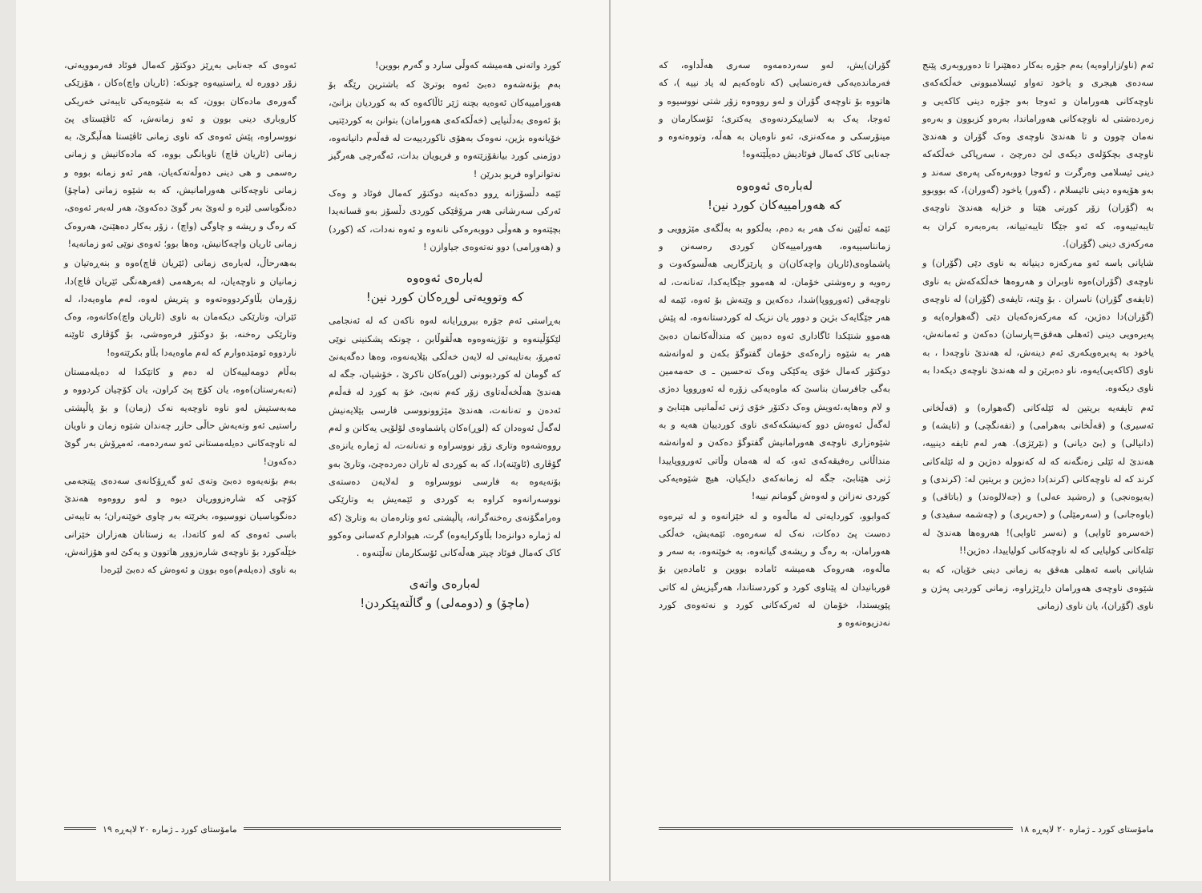ئەم (ناو/زاراوەیە) بەم جۆرە بەکار دەهێنرا تا دەوروبەری پێنج سەدەی هیجری و یاخود تەواو ئیسلامبوونی خەڵکەکەی ناوچەکانی هەورامان و ئەوجا بەو جۆرە دینی کاکەیی و زەردەشتی لە ناوچەکانی هەوراماندا، بەرەو کزبوون و بەرەو نەمان چوون و تا هەندێ ناوچەی وەک گۆران و هەندێ ناوچەی بچکۆلەی دیکەی لێ دەرچێ ، سەرپاکی خەڵکەکە دینی ئیسلامی وەرگرت و ئەوجا دووبەرەکی پەرەی سەند و بەو هۆیەوە دینی نائیسلام ، (گەور) یاخود (گەوران)، کە بووبوو بە (گۆران) زۆر کورتی هێنا و خزایە هەندێ ناوچەی تایبەتییەوە، کە ئەو جێگا تایبەتییانە، بەرەبەرە کران بە مەرکەزی دینی (گۆران).
شایانی باسە ئەو مەرکەزە دینیانە بە ناوی دێی (گۆران) و ناوچەی (گۆران)ەوە ناوبران و هەروەها خەڵکەکەش بە ناوی (تایفەی گۆران) ناسران . بۆ وێنە، تایفەی (گۆران) لە ناوچەی (گۆران)دا دەژین، کە مەرکەزەکەیان دێی (گەهوارە)یە و پەیرەویی دینی (ئەهلی هەقق=پارسان) دەکەن و ئەمانەش، یاخود بە پەیرەویکەری ئەم دینەش، لە هەندێ ناوچەدا ، بە ناوی (کاکەیی)یەوە، ناو دەبرێن و لە هەندێ ناوچەی دیکەدا بە ناوی دیکەوە.
ئەم تایفەیە بریتین لە ئێلەکانی (گەهوارە) و (قەڵخانی ئەسیری) و (قەڵخانی بەهرامی) و (تفەنگچی) و (تایشە) و (دانیالی) و (بێ دیانی) و (نێرێژی). هەر لەم تایفە دینییە، هەندێ لە ئێلی زەنگەنە کە لە کەنوولە دەژین و لە ئێلەکانی کرند کە لە ناوچەکانی (کرند)دا دەژین و بریتین لە: (کرندی) و (بەیوەنجی) و (رەشید عەلی) و (جەلالوەند) و (باتاقی) و (باوەجانی) و (سەرمێلی) و (حەریری) و (چەشمە سفیدی) و (خەسرەو ئاوایی) و (نەسر ئاوایی)! هەروەها هەندێ لە ئێلەکانی کولیایی کە لە ناوچەکانی کولیاییدا، دەژین!!
شایانی باسە ئەهلی هەقق بە زمانی دینی خۆیان، کە بە شێوەی ناوچەی هەورامان داڕێژراوە، زمانی کوردیی پەژن و ناوی (گۆران)، یان ناوی (زمانی
گۆران)یش، لەو سەردەمەوە سەری هەڵداوە، کە فەرماندەیەکی فەرەنسایی (کە ناوەکەیم لە یاد نییە )، کە هاتووە بۆ ناوچەی گۆران و لەو رووەوە زۆر شتی نووسیوە و ئەوجا، یەک بە لاساییکردنەوەی یەکتری؛ ئۆسکارمان و مینۆرسکی و مەکەنزی، ئەو ناوەیان بە هەڵە، وتووەتەوە و جەنابی کاک کەمال فوئادیش دەیڵێتەوە!
لەبارەی ئەوەوە
کە هەورامییەکان کورد نین!
ئێمە ئەڵێین نەک هەر بە دەم، بەڵکوو بە بەڵگەی مێژوویی و زمانناسییەوە، هەورامییەکان کوردی رەسەنن و پاشماوەی(ئاریان واچەکان)ن و پارێزگاریی هەڵسوکەوت و رەویە و رەوشتی خۆمان، لە هەموو جێگایەکدا، تەنانەت، لە ناوچەقی (ئەورووپا)شدا، دەکەین و وێنەش بۆ ئەوە، ئێمە لە هەر جێگایەک بژین و دوور یان نزیک لە کوردستانەوە، لە پێش هەموو شتێکدا ئاگاداری ئەوە دەبین کە منداڵەکانمان دەبێ هەر بە شێوە زارەکەی خۆمان گفتوگۆ بکەن و لەوانەشە دوکتۆر کەمال خۆی یەکێکی وەک تەحسین ـ ی حەمەمین بەگی جافرسان بناسێ کە ماوەیەکی زۆرە لە ئەورووپا دەژی و لام وەهایە،ئەویش وەک دکتۆر خۆی ژنی ئەڵمانیی هێنابێ و لەگەڵ ئەوەش دوو کەنیشکەکەی ناوی کوردییان هەیە و بە شێوەزاری ناوچەی هەورامانیش گفتوگۆ دەکەن و لەوانەشە منداڵانی رەفیقەکەی ئەو، کە لە هەمان وڵاتی ئەورووپاییدا ژنی هێنابێ، جگە لە زمانەکەی دایکیان، هیچ شێوەیەکی کوردی نەزانن و لەوەش گومانم نییە!
کەوابوو، کوردایەتی لە ماڵەوە و لە خێزانەوە و لە تیرەوە دەست پێ دەکات، نەک لە سەرەوە. ئێمەیش، خەڵکی هەورامان، بە رەگ و ریشەی گیانەوە، بە خوێنەوە، بە سەر و ماڵەوە، هەروەک هەمیشە ئامادە بووین و ئامادەین بۆ قوربانیدان لە پێناوی کورد و کوردستاندا، هەرگیزیش لە کاتی پێویستدا، خۆمان لە ئەرکەکانی کورد و نەتەوەی کورد نەدزیوەتەوە و
مامۆستای کورد ـ ژمارە ٢٠ لاپەڕە ١٨
کورد واتەنی هەمیشە کەوڵی سارد و گەرم بووین!
بەم بۆنەشەوە دەبێ ئەوە بوترێ کە باشترین رێگە بۆ هەورامییەکان ئەوەیە بچنە ژێر ئاڵاکەوە کە بە کوردیان بزانێ، بۆ ئەوەی بەدڵنیایی (خەڵکەکەی هەورامان) بتوانن بە کوردێتیی خۆیانەوە بژین، نەوەک بەهۆی ناکوردییەت لە قەڵەم دانیانەوە، دوژمنی کورد بیانقۆزێتەوە و فریویان بدات، ئەگەرچی هەرگیز نەتوانراوە فریو بدرێن !
ئێمە دڵسۆزانە ڕوو دەکەینە دوکتۆر کەمال فوئاد و وەک ئەرکی سەرشانی هەر مرۆڤێکی کوردی دڵسۆز بەو قسانەیدا بچێتەوە و هەوڵی دووبەرەکی نانەوە و ئەوە نەدات، کە (کورد) و (هەورامی) دوو نەتەوەی جیاوازن !
لەبارەی ئەوەوە
کە وتوویەتی لوڕەکان کورد نین!
بەڕاستی ئەم جۆرە بیروڕایانە لەوە ناکەن کە لە ئەنجامی لێکۆڵینەوە و تۆژینەوەوە هەڵقوڵابن ، چونکە پشکنینی نوێی ئەمڕۆ، بەتایبەتی لە لایەن خەڵکی بێلایەنەوە، وەها دەگەیەنێ کە گومان لە کوردبوونی (لوڕ)ەکان ناکرێ ، خۆشیان، جگە لە هەندێ هەڵخەڵەتاوی زۆر کەم نەبێ، خۆ بە کورد لە قەڵەم ئەدەن و تەنانەت، هەندێ مێژوونووسی فارسی بێلایەنیش لەگەڵ ئەوەدان کە (لوڕ)ەکان پاشماوەی لۆلۆیی یەکانن و لەم رووەشەوە وتاری زۆر نووسراوە و تەنانەت، لە ژمارە یانزەی گۆڤاری (ئاوێنە)دا، کە بە کوردی لە تاران دەردەچێ، وتارێ بەو بۆنەیەوە بە فارسی نووسراوە و لەلایەن دەستەی نووسەرانەوە کراوە بە کوردی و ئێمەیش بە وتارێکی وەرامگۆنەی رەخنەگرانە، پاڵپشتی ئەو وتارەمان بە وتارێ (کە لە ژمارە دوانزەدا بڵاوکرایەوە) گرت، هیوادارم کەسانی وەکوو کاک کەمال فوئاد چیتر هەڵەکانی ئۆسکارمان نەڵێنەوە .
لەبارەی واتەی
(ماچۆ) و (دومەلی) و گاڵتەپێکردن!
ئەوەی کە جەنابی بەڕێز دوکتۆر کەمال فوئاد فەرموویەتی، زۆر دوورە لە ڕاستییەوە چونکە: (ئاریان واچ)ەکان ، هۆزێکی گەورەی مادەکان بوون، کە بە شێوەیەکی تایبەتی خەریکی کاروباری دینی بوون و ئەو زمانەش، کە ئاڤێستای پێ نووسراوە، پێش ئەوەی کە ناوی زمانی ئاڤێستا هەڵبگرێ، بە زمانی (ئاریان ڤاچ) ناوبانگی بووە، کە مادەکانیش و زمانی رەسمی و هی دینی دەوڵەتەکەیان، هەر ئەو زمانە بووە و زمانی ناوچەکانی هەورامانیش، کە بە شێوە زمانی (ماچۆ) دەنگوباسی لێرە و لەوێ بەر گوێ دەکەوێ، هەر لەبەر ئەوەی، کە رەگ و ریشە و چاوگی (واچ) ، زۆر بەکار دەهێنێ، هەروەک زمانی ئاریان واچەکانیش، وەها بوو؛ ئەوەی نوێی ئەو زمانەیە!
بەهەرحاڵ، لەبارەی زمانی (ئێریان ڤاچ)ەوە و بنەڕەتیان و زمانیان و ناوچەیان، لە بەرهەمی (فەرهەنگی ئێریان ڤاچ)دا، زۆرمان بڵاوکردووەتەوە و پتریش لەوە، لەم ماوەیەدا، لە ئێران، وتارێکی دیکەمان بە ناوی (ئاریان واچ)ەکانەوە، وەک وتارێکی رەخنە، بۆ دوکتۆر فرەوەشی، بۆ گۆڤاری ئاوێنە ناردووە ئومێدەوارم کە لەم ماوەیەدا بڵاو بکرێتەوە!
بەڵام دومەلییەکان لە دەم و کاتێکدا لە دەیلەمستان (تەبەرستان)ەوە، یان کۆچ پێ کراون، یان کۆچیان کردووە و مەبەستیش لەو ناوە ناوچەیە نەک (زمان) و بۆ پاڵپشتی راستیی ئەو وتەیەش حاڵی حازر چەندان شێوە زمان و ناویان لە ناوچەکانی دەیلەمستانی ئەو سەردەمە، ئەمڕۆش بەر گوێ دەکەون!
بەم بۆنەیەوە دەبێ وتەی ئەو گەڕۆکانەی سەدەی پێنجەمی کۆچی کە شارەزووریان دیوە و لەو رووەوە هەندێ دەنگوباسیان نووسیوە، بخرێتە بەر چاوی خوێنەران؛ بە تایبەتی باسی ئەوەی کە لەو کاتەدا، بە زستانان هەزاران خێزانی خێڵەکورد بۆ ناوچەی شارەزوور هاتوون و یەکێ لەو هۆزانەش، بە ناوی (دەیلەم)ەوە بوون و ئەوەش کە دەبێ لێرەدا
مامۆستای کورد ـ ژمارە ٢٠ لاپەڕە ١٩